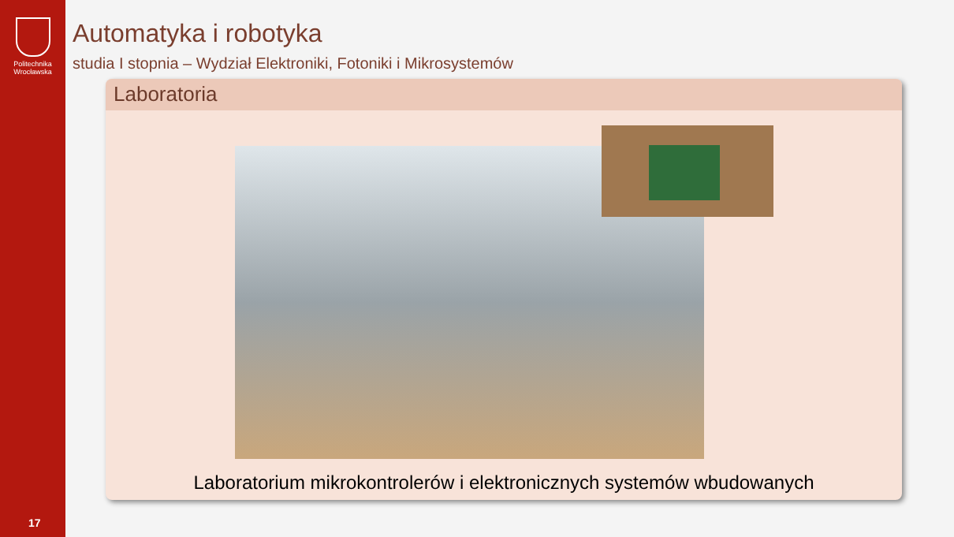Politechnika
Wrocławska
17
Automatyka i robotyka
studia I stopnia – Wydział Elektroniki, Fotoniki i Mikrosystemów
Laboratoria
Laboratorium mikrokontrolerów i elektronicznych systemów wbudowanych